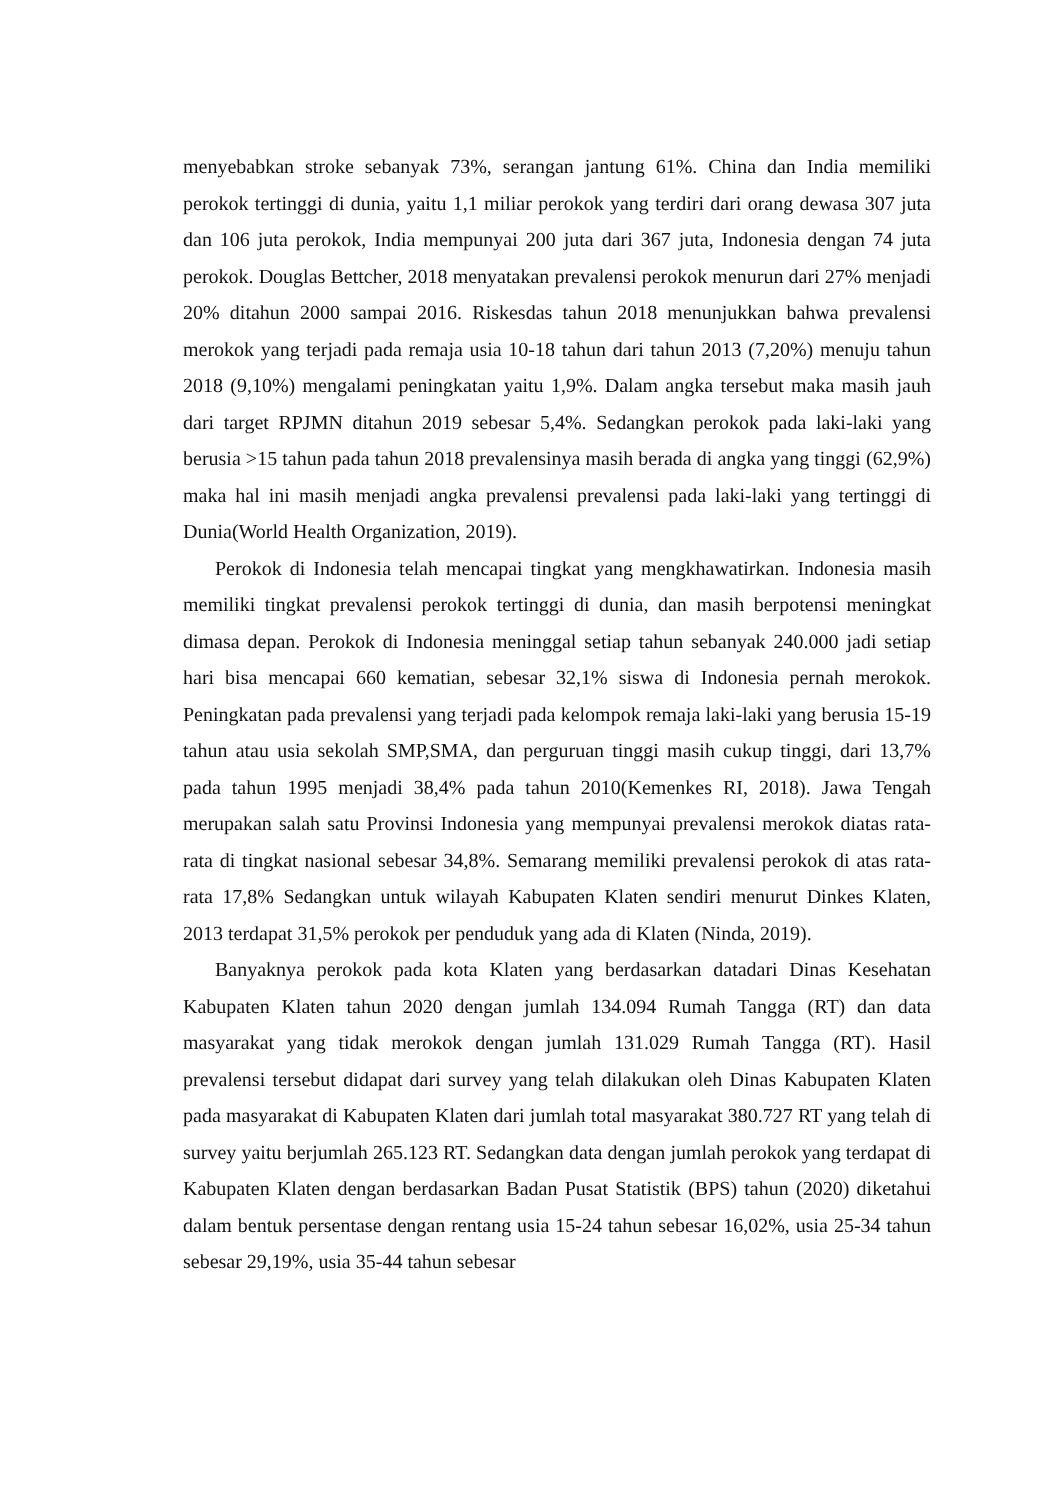menyebabkan stroke sebanyak 73%, serangan jantung 61%. China dan India memiliki perokok tertinggi di dunia, yaitu 1,1 miliar perokok yang terdiri dari orang dewasa 307 juta dan 106 juta perokok, India mempunyai 200 juta dari 367 juta, Indonesia dengan 74 juta perokok. Douglas Bettcher, 2018 menyatakan prevalensi perokok menurun dari 27% menjadi 20% ditahun 2000 sampai 2016. Riskesdas tahun 2018 menunjukkan bahwa prevalensi merokok yang terjadi pada remaja usia 10-18 tahun dari tahun 2013 (7,20%) menuju tahun 2018 (9,10%) mengalami peningkatan yaitu 1,9%. Dalam angka tersebut maka masih jauh dari target RPJMN ditahun 2019 sebesar 5,4%. Sedangkan perokok pada laki-laki yang berusia >15 tahun pada tahun 2018 prevalensinya masih berada di angka yang tinggi (62,9%) maka hal ini masih menjadi angka prevalensi prevalensi pada laki-laki yang tertinggi di Dunia(World Health Organization, 2019).
Perokok di Indonesia telah mencapai tingkat yang mengkhawatirkan. Indonesia masih memiliki tingkat prevalensi perokok tertinggi di dunia, dan masih berpotensi meningkat dimasa depan. Perokok di Indonesia meninggal setiap tahun sebanyak 240.000 jadi setiap hari bisa mencapai 660 kematian, sebesar 32,1% siswa di Indonesia pernah merokok. Peningkatan pada prevalensi yang terjadi pada kelompok remaja laki-laki yang berusia 15-19 tahun atau usia sekolah SMP,SMA, dan perguruan tinggi masih cukup tinggi, dari 13,7% pada tahun 1995 menjadi 38,4% pada tahun 2010(Kemenkes RI, 2018). Jawa Tengah merupakan salah satu Provinsi Indonesia yang mempunyai prevalensi merokok diatas rata-rata di tingkat nasional sebesar 34,8%. Semarang memiliki prevalensi perokok di atas rata-rata 17,8% Sedangkan untuk wilayah Kabupaten Klaten sendiri menurut Dinkes Klaten, 2013 terdapat 31,5% perokok per penduduk yang ada di Klaten (Ninda, 2019).
Banyaknya perokok pada kota Klaten yang berdasarkan datadari Dinas Kesehatan Kabupaten Klaten tahun 2020 dengan jumlah 134.094 Rumah Tangga (RT) dan data masyarakat yang tidak merokok dengan jumlah 131.029 Rumah Tangga (RT). Hasil prevalensi tersebut didapat dari survey yang telah dilakukan oleh Dinas Kabupaten Klaten pada masyarakat di Kabupaten Klaten dari jumlah total masyarakat 380.727 RT yang telah di survey yaitu berjumlah 265.123 RT. Sedangkan data dengan jumlah perokok yang terdapat di Kabupaten Klaten dengan berdasarkan Badan Pusat Statistik (BPS) tahun (2020) diketahui dalam bentuk persentase dengan rentang usia 15-24 tahun sebesar 16,02%, usia 25-34 tahun sebesar 29,19%, usia 35-44 tahun sebesar